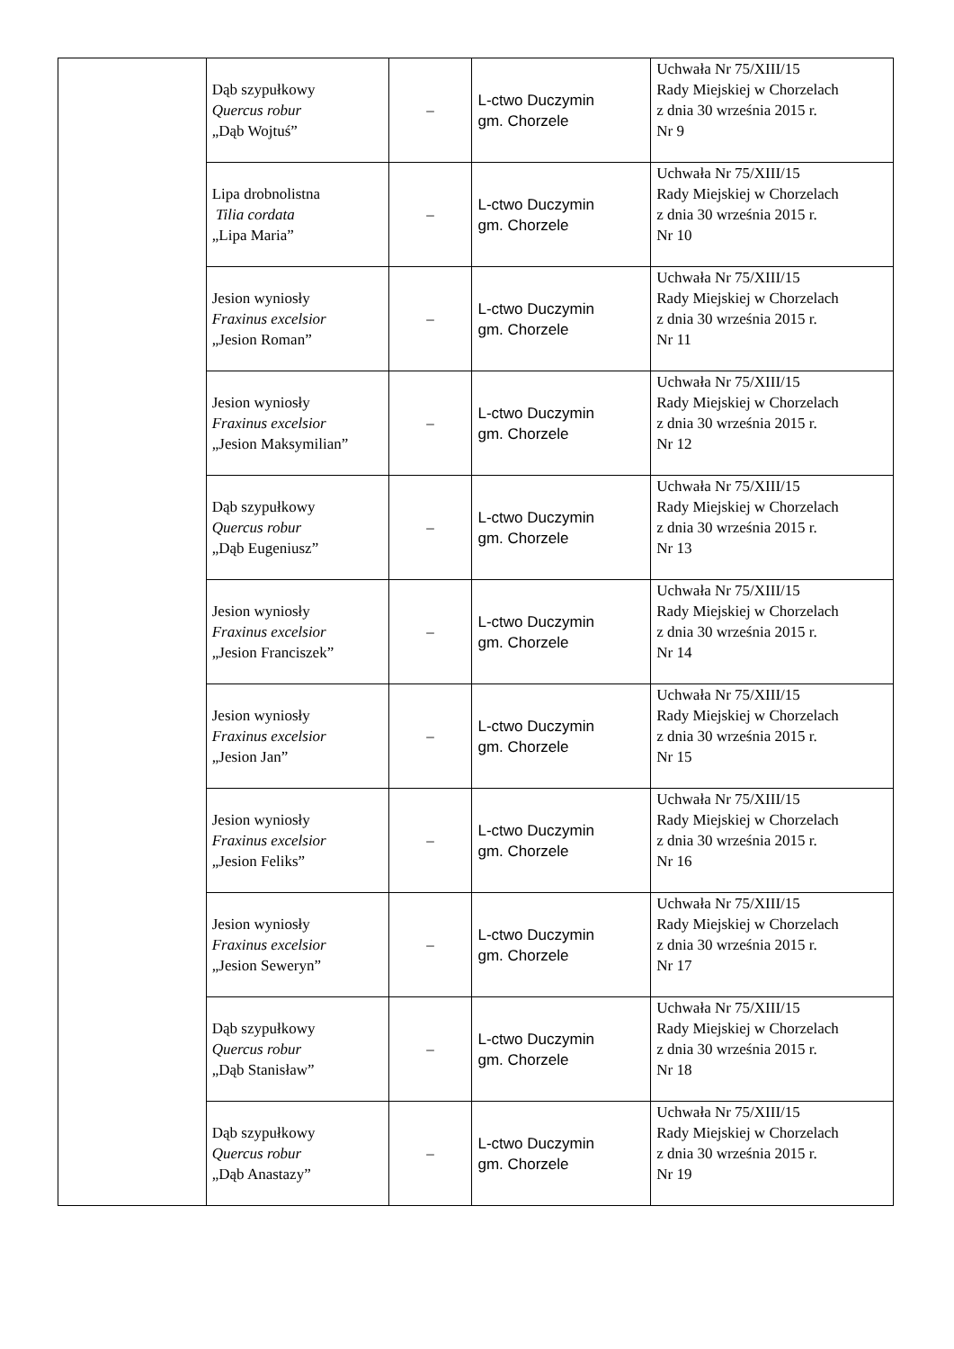| | Dąb szypułkowy Quercus robur „Dąb Wojtuś” | – | L-ctwo Duczymin gm. Chorzele | Uchwała Nr 75/XIII/15 Rady Miejskiej w Chorzelach z dnia 30 września 2015 r. Nr 9 |
| | Lipa drobnolistna Tilia cordata „Lipa Maria” | – | L-ctwo Duczymin gm. Chorzele | Uchwała Nr 75/XIII/15 Rady Miejskiej w Chorzelach z dnia 30 września 2015 r. Nr 10 |
| | Jesion wyniosły Fraxinus excelsior „Jesion Roman” | – | L-ctwo Duczymin gm. Chorzele | Uchwała Nr 75/XIII/15 Rady Miejskiej w Chorzelach z dnia 30 września 2015 r. Nr 11 |
| | Jesion wyniosły Fraxinus excelsior „Jesion Maksymilian” | – | L-ctwo Duczymin gm. Chorzele | Uchwała Nr 75/XIII/15 Rady Miejskiej w Chorzelach z dnia 30 września 2015 r. Nr 12 |
| | Dąb szypułkowy Quercus robur „Dąb Eugeniusz” | – | L-ctwo Duczymin gm. Chorzele | Uchwała Nr 75/XIII/15 Rady Miejskiej w Chorzelach z dnia 30 września 2015 r. Nr 13 |
| | Jesion wyniosły Fraxinus excelsior „Jesion Franciszek” | – | L-ctwo Duczymin gm. Chorzele | Uchwała Nr 75/XIII/15 Rady Miejskiej w Chorzelach z dnia 30 września 2015 r. Nr 14 |
| | Jesion wyniosły Fraxinus excelsior „Jesion Jan” | – | L-ctwo Duczymin gm. Chorzele | Uchwała Nr 75/XIII/15 Rady Miejskiej w Chorzelach z dnia 30 września 2015 r. Nr 15 |
| | Jesion wyniosły Fraxinus excelsior „Jesion Feliks” | – | L-ctwo Duczymin gm. Chorzele | Uchwała Nr 75/XIII/15 Rady Miejskiej w Chorzelach z dnia 30 września 2015 r. Nr 16 |
| | Jesion wyniosły Fraxinus excelsior „Jesion Seweryn” | – | L-ctwo Duczymin gm. Chorzele | Uchwała Nr 75/XIII/15 Rady Miejskiej w Chorzelach z dnia 30 września 2015 r. Nr 17 |
| | Dąb szypułkowy Quercus robur „Dąb Stanisław” | – | L-ctwo Duczymin gm. Chorzele | Uchwała Nr 75/XIII/15 Rady Miejskiej w Chorzelach z dnia 30 września 2015 r. Nr 18 |
| | Dąb szypułkowy Quercus robur „Dąb Anastazy” | – | L-ctwo Duczymin gm. Chorzele | Uchwała Nr 75/XIII/15 Rady Miejskiej w Chorzelach z dnia 30 września 2015 r. Nr 19 |